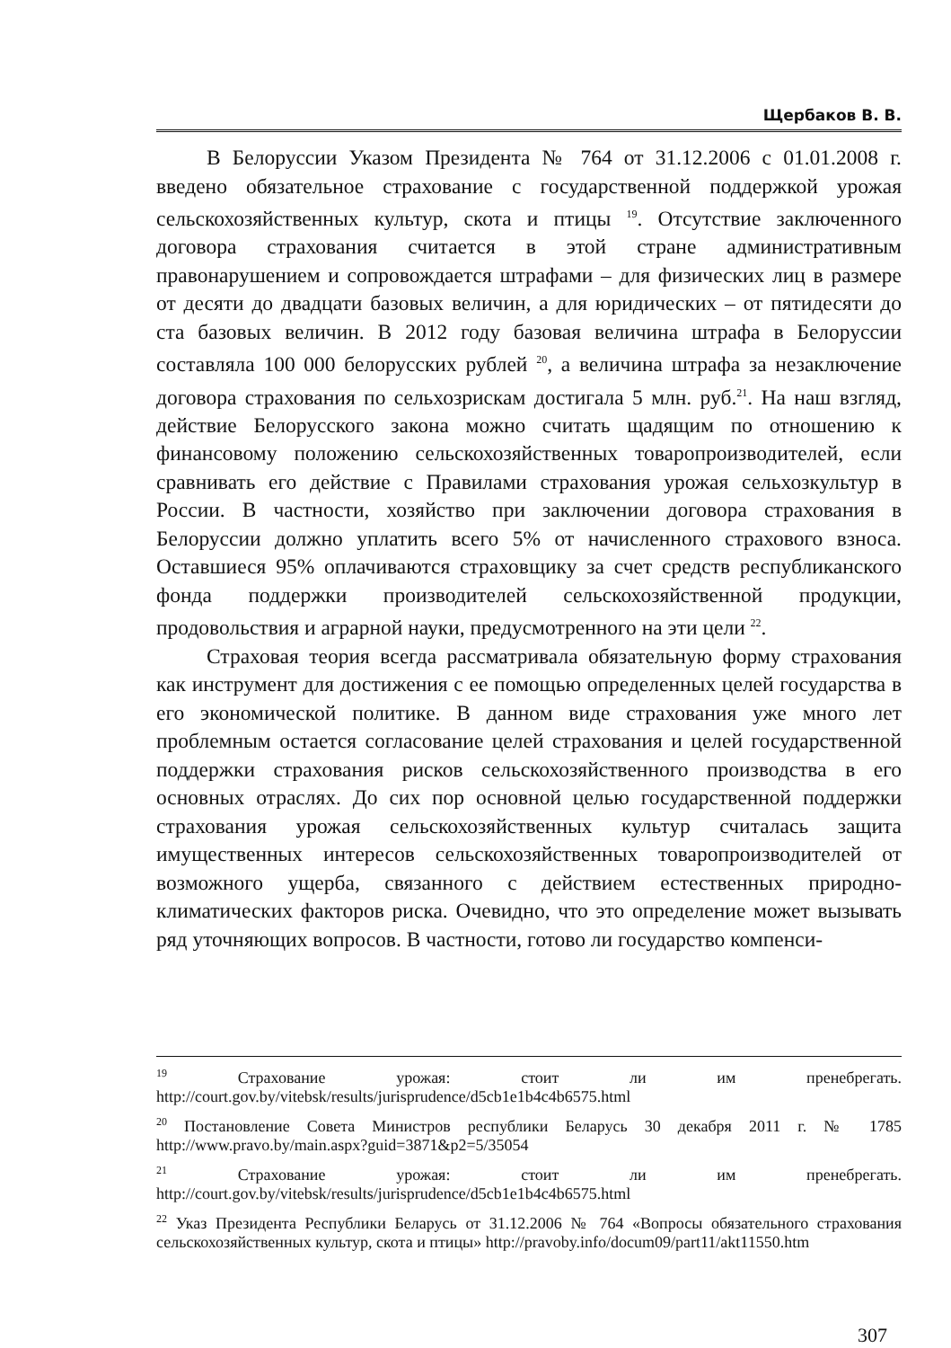Щербаков В. В.
В Белоруссии Указом Президента № 764 от 31.12.2006 с 01.01.2008 г. введено обязательное страхование с государственной поддержкой урожая сельскохозяйственных культур, скота и птицы <sup>19</sup>. Отсутствие заключенного договора страхования считается в этой стране административным правонарушением и сопровождается штрафами – для физических лиц в размере от десяти до двадцати базовых величин, а для юридических – от пятидесяти до ста базовых величин. В 2012 году базовая величина штрафа в Белоруссии составляла 100 000 белорусских рублей <sup>20</sup>, а величина штрафа за незаключение договора страхования по сельхозрискам достигала 5 млн. руб.<sup>21</sup>. На наш взгляд, действие Белорусского закона можно считать щадящим по отношению к финансовому положению сельскохозяйственных товаропроизводителей, если сравнивать его действие с Правилами страхования урожая сельхозкультур в России. В частности, хозяйство при заключении договора страхования в Белоруссии должно уплатить всего 5% от начисленного страхового взноса. Оставшиеся 95% оплачиваются страховщику за счет средств республиканского фонда поддержки производителей сельскохозяйственной продукции, продовольствия и аграрной науки, предусмотренного на эти цели <sup>22</sup>.
Страховая теория всегда рассматривала обязательную форму страхования как инструмент для достижения с ее помощью определенных целей государства в его экономической политике. В данном виде страхования уже много лет проблемным остается согласование целей страхования и целей государственной поддержки страхования рисков сельскохозяйственного производства в его основных отраслях. До сих пор основной целью государственной поддержки страхования урожая сельскохозяйственных культур считалась защита имущественных интересов сельскохозяйственных товаропроизводителей от возможного ущерба, связанного с действием естественных природно-климатических факторов риска. Очевидно, что это определение может вызывать ряд уточняющих вопросов. В частности, готово ли государство компенси-
<sup>19</sup> Страхование урожая: стоит ли им пренебрегать. http://court.gov.by/vitebsk/results/jurisprudence/d5cb1e1b4c4b6575.html
<sup>20</sup> Постановление Совета Министров республики Беларусь 30 декабря 2011 г. № 1785 http://www.pravo.by/main.aspx?guid=3871&p2=5/35054
<sup>21</sup> Страхование урожая: стоит ли им пренебрегать. http://court.gov.by/vitebsk/results/jurisprudence/d5cb1e1b4c4b6575.html
<sup>22</sup> Указ Президента Республики Беларусь от 31.12.2006 № 764 «Вопросы обязательного страхования сельскохозяйственных культур, скота и птицы» http://pravoby.info/docum09/part11/akt11550.htm
307